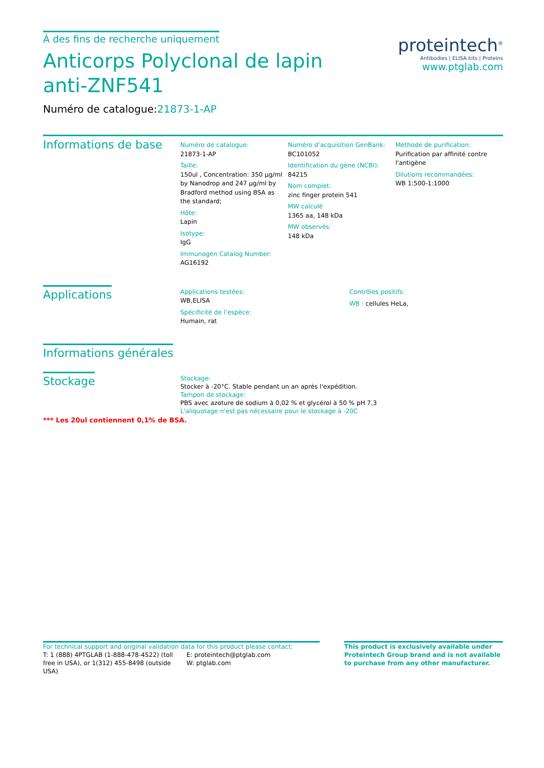À des fins de recherche uniquement
Anticorps Polyclonal de lapin anti-ZNF541
Numéro de catalogue:21873-1-AP
proteintech<sup>®</sup>
Antibodies | ELISA kits | Proteins
www.ptglab.com
Informations de base
Numéro de catalogue:
21873-1-AP
Taille:
150ul , Concentration: 350 μg/ml by Nanodrop and 247 μg/ml by Bradford method using BSA as the standard;
Hôte:
Lapin
Isotype:
IgG
Immunogen Catalog Number:
AG16192
Numéro d’acquisition GenBank:
BC101052
Identification du gène (NCBI):
84215
Nom complet:
zinc finger protein 541
MW calculé
1365 aa, 148 kDa
MW observés:
148 kDa
Méthode de purification:
Purification par affinité contre l'antigène
Dilutions recommandées:
WB 1:500-1:1000
Applications
Applications testées:
WB,ELISA
Spécificité de l’espèce:
Humain, rat
Contrôles positifs:
WB : cellules HeLa,
Informations générales
Stockage
Stockage:
Stocker à -20°C. Stable pendant un an après l'expédition.
Tampon de stockage:
PBS avec azoture de sodium à 0,02 % et glycérol à 50 % pH 7,3
L'aliquotage n'est pas nécessaire pour le stockage à -20C
*** Les 20ul contiennent 0,1% de BSA.
For technical support and original validation data for this product please contact:
T: 1 (888) 4PTGLAB (1-888-478-4522) (toll free in USA), or 1(312) 455-8498 (outside USA)
E: proteintech@ptglab.com
W: ptglab.com
This product is exclusively available under Proteintech Group brand and is not available to purchase from any other manufacturer.